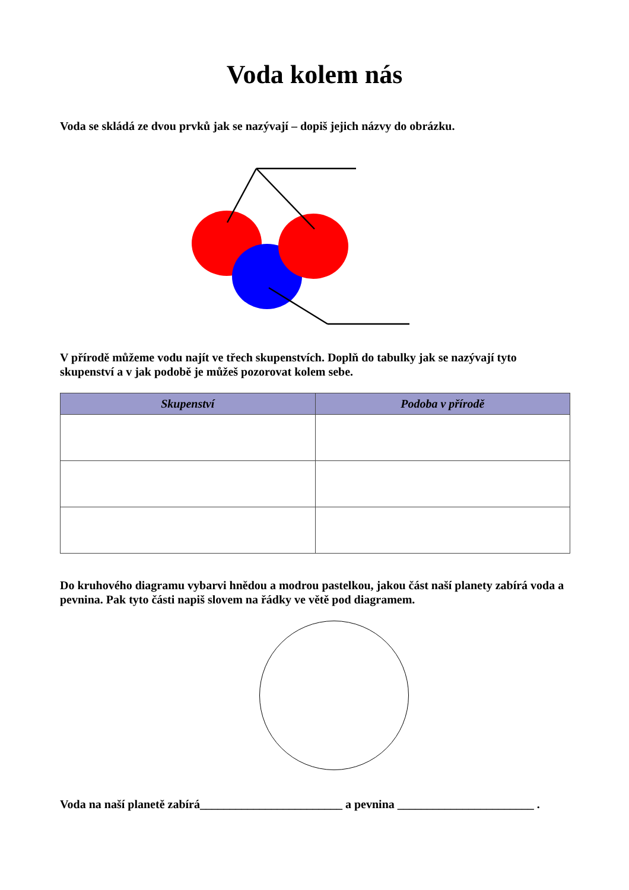Voda kolem nás
Voda se skládá ze dvou prvků jak se nazývají – dopiš jejich názvy do obrázku.
V přírodě můžeme vodu najít ve třech skupenstvích. Doplň do tabulky jak se nazývají tyto skupenství a v jak podobě je můžeš pozorovat kolem sebe.
| Skupenství | Podoba v přírodě |
| --- | --- |
Do kruhového diagramu vybarvi hnědou a modrou pastelkou, jakou část naší planety zabírá voda a pevnina. Pak tyto části napiš slovem na řádky ve větě pod diagramem.
Voda na naší planetě zabírá________________________ a pevnina _______________________ .